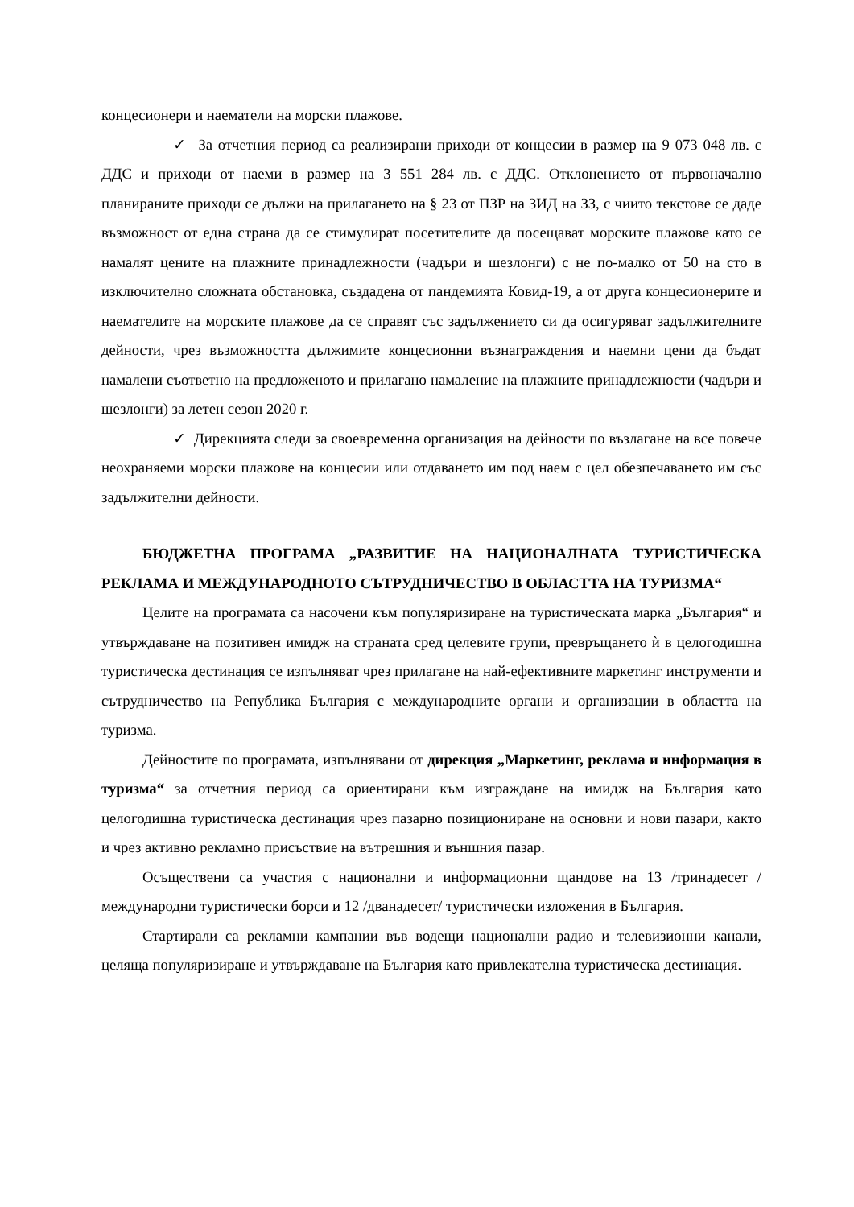концесионери и наематели на морски плажове.
✓ За отчетния период са реализирани приходи от концесии в размер на 9 073 048 лв. с ДДС и приходи от наеми в размер на 3 551 284 лв. с ДДС. Отклонението от първоначално планираните приходи се дължи на прилагането на § 23 от ПЗР на ЗИД на ЗЗ, с чиито текстове се даде възможност от една страна да се стимулират посетителите да посещават морските плажове като се намалят цените на плажните принадлежности (чадъри и шезлонги) с не по-малко от 50 на сто в изключително сложната обстановка, създадена от пандемията Ковид-19, а от друга концесионерите и наемателите на морските плажове да се справят със задължението си да осигуряват задължителните дейности, чрез възможността дължимите концесионни възнаграждения и наемни цени да бъдат намалени съответно на предложеното и прилагано намаление на плажните принадлежности (чадъри и шезлонги) за летен сезон 2020 г.
✓ Дирекцията следи за своевременна организация на дейности по възлагане на все повече неохраняеми морски плажове на концесии или отдаването им под наем с цел обезпечаването им със задължителни дейности.
БЮДЖЕТНА ПРОГРАМА „РАЗВИТИЕ НА НАЦИОНАЛНАТА ТУРИСТИЧЕСКА РЕКЛАМА И МЕЖДУНАРОДНОТО СЪТРУДНИЧЕСТВО В ОБЛАСТТА НА ТУРИЗМА“
Целите на програмата са насочени към популяризиране на туристическата марка „България“ и утвърждаване на позитивен имидж на страната сред целевите групи, превръщането ѝ в целогодишна туристическа дестинация се изпълняват чрез прилагане на най-ефективните маркетинг инструменти и сътрудничество на Република България с международните органи и организации в областта на туризма.
Дейностите по програмата, изпълнявани от дирекция „Маркетинг, реклама и информация в туризма“ за отчетния период са ориентирани към изграждане на имидж на България като целогодишна туристическа дестинация чрез пазарно позициониране на основни и нови пазари, както и чрез активно рекламно присъствие на вътрешния и външния пазар.
Осъществени са участия с национални и информационни щандове на 13 /тринадесет / международни туристически борси и 12 /дванадесет/ туристически изложения в България.
Стартирали са рекламни кампании във водещи национални радио и телевизионни канали, целяща популяризиране и утвърждаване на България като привлекателна туристическа дестинация.